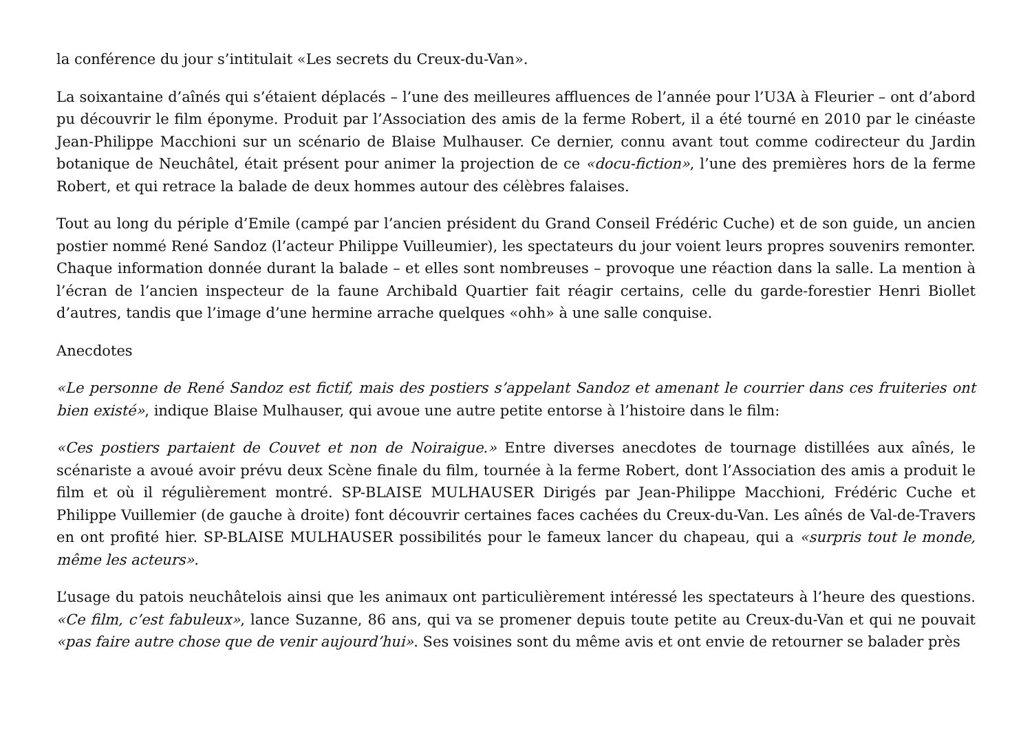la conférence du jour s’intitulait «Les secrets du Creux-du-Van».
La soixantaine d’aînés qui s’étaient déplacés – l’une des meilleures affluences de l’année pour l’U3A à Fleurier – ont d’abord pu découvrir le film éponyme. Produit par l’Association des amis de la ferme Robert, il a été tourné en 2010 par le cinéaste Jean-Philippe Macchioni sur un scénario de Blaise Mulhauser. Ce dernier, connu avant tout comme codirecteur du Jardin botanique de Neuchâtel, était présent pour animer la projection de ce «docu-fiction», l’une des premières hors de la ferme Robert, et qui retrace la balade de deux hommes autour des célèbres falaises.
Tout au long du périple d’Emile (campé par l’ancien président du Grand Conseil Frédéric Cuche) et de son guide, un ancien postier nommé René Sandoz (l’acteur Philippe Vuilleumier), les spectateurs du jour voient leurs propres souvenirs remonter. Chaque information donnée durant la balade – et elles sont nombreuses – provoque une réaction dans la salle. La mention à l’écran de l’ancien inspecteur de la faune Archibald Quartier fait réagir certains, celle du garde-forestier Henri Biollet d’autres, tandis que l’image d’une hermine arrache quelques «ohh» à une salle conquise.
Anecdotes
«Le personne de René Sandoz est fictif, mais des postiers s’appelant Sandoz et amenant le courrier dans ces fruiteries ont bien existé», indique Blaise Mulhauser, qui avoue une autre petite entorse à l’histoire dans le film:
«Ces postiers partaient de Couvet et non de Noiraigue.» Entre diverses anecdotes de tournage distillées aux aînés, le scénariste a avoué avoir prévu deux Scène finale du film, tournée à la ferme Robert, dont l’Association des amis a produit le film et où il régulièrement montré. SP-BLAISE MULHAUSER Dirigés par Jean-Philippe Macchioni, Frédéric Cuche et Philippe Vuillemier (de gauche à droite) font découvrir certaines faces cachées du Creux-du-Van. Les aînés de Val-de-Travers en ont profité hier. SP-BLAISE MULHAUSER possibilités pour le fameux lancer du chapeau, qui a «surpris tout le monde, même les acteurs».
L’usage du patois neuchâtelois ainsi que les animaux ont particulièrement intéressé les spectateurs à l’heure des questions. «Ce film, c’est fabuleux», lance Suzanne, 86 ans, qui va se promener depuis toute petite au Creux-du-Van et qui ne pouvait «pas faire autre chose que de venir aujourd’hui». Ses voisines sont du même avis et ont envie de retourner se balader près